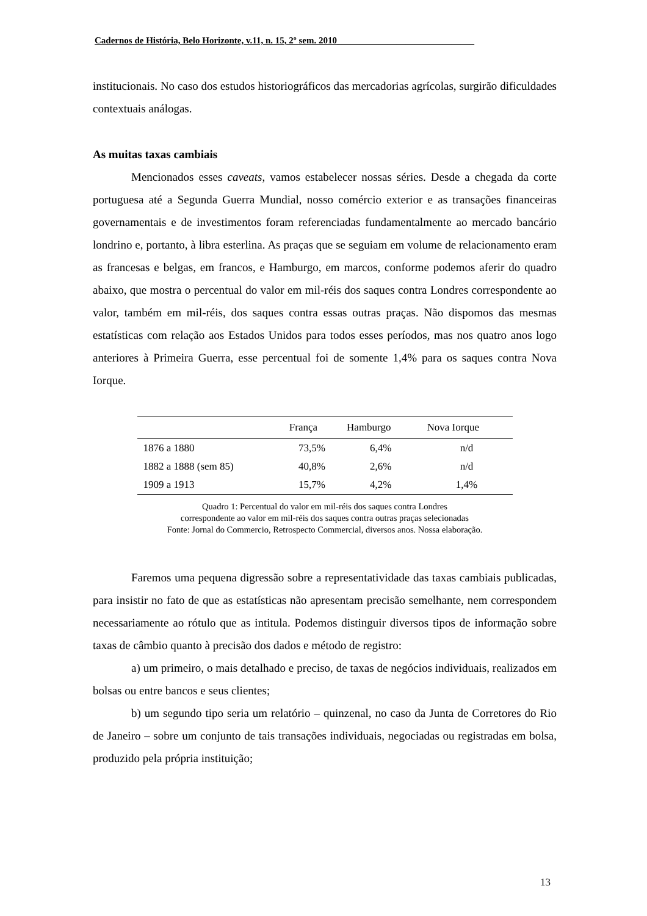Cadernos de História, Belo Horizonte, v.11, n. 15, 2º sem. 2010______________________________
institucionais. No caso dos estudos historiográficos das mercadorias agrícolas, surgirão dificuldades contextuais análogas.
As muitas taxas cambiais
Mencionados esses caveats, vamos estabelecer nossas séries. Desde a chegada da corte portuguesa até a Segunda Guerra Mundial, nosso comércio exterior e as transações financeiras governamentais e de investimentos foram referenciadas fundamentalmente ao mercado bancário londrino e, portanto, à libra esterlina. As praças que se seguiam em volume de relacionamento eram as francesas e belgas, em francos, e Hamburgo, em marcos, conforme podemos aferir do quadro abaixo, que mostra o percentual do valor em mil-réis dos saques contra Londres correspondente ao valor, também em mil-réis, dos saques contra essas outras praças. Não dispomos das mesmas estatísticas com relação aos Estados Unidos para todos esses períodos, mas nos quatro anos logo anteriores à Primeira Guerra, esse percentual foi de somente 1,4% para os saques contra Nova Iorque.
| | França | Hamburgo | Nova Iorque |
| --- | --- | --- | --- |
| 1876 a 1880 | 73,5% | 6,4% | n/d |
| 1882 a 1888 (sem 85) | 40,8% | 2,6% | n/d |
| 1909 a 1913 | 15,7% | 4,2% | 1,4% |
Quadro 1: Percentual do valor em mil-réis dos saques contra Londres
correspondente ao valor em mil-réis dos saques contra outras praças selecionadas
Fonte: Jornal do Commercio, Retrospecto Commercial, diversos anos. Nossa elaboração.
Faremos uma pequena digressão sobre a representatividade das taxas cambiais publicadas, para insistir no fato de que as estatísticas não apresentam precisão semelhante, nem correspondem necessariamente ao rótulo que as intitula. Podemos distinguir diversos tipos de informação sobre taxas de câmbio quanto à precisão dos dados e método de registro:
a) um primeiro, o mais detalhado e preciso, de taxas de negócios individuais, realizados em bolsas ou entre bancos e seus clientes;
b) um segundo tipo seria um relatório – quinzenal, no caso da Junta de Corretores do Rio de Janeiro – sobre um conjunto de tais transações individuais, negociadas ou registradas em bolsa, produzido pela própria instituição;
13